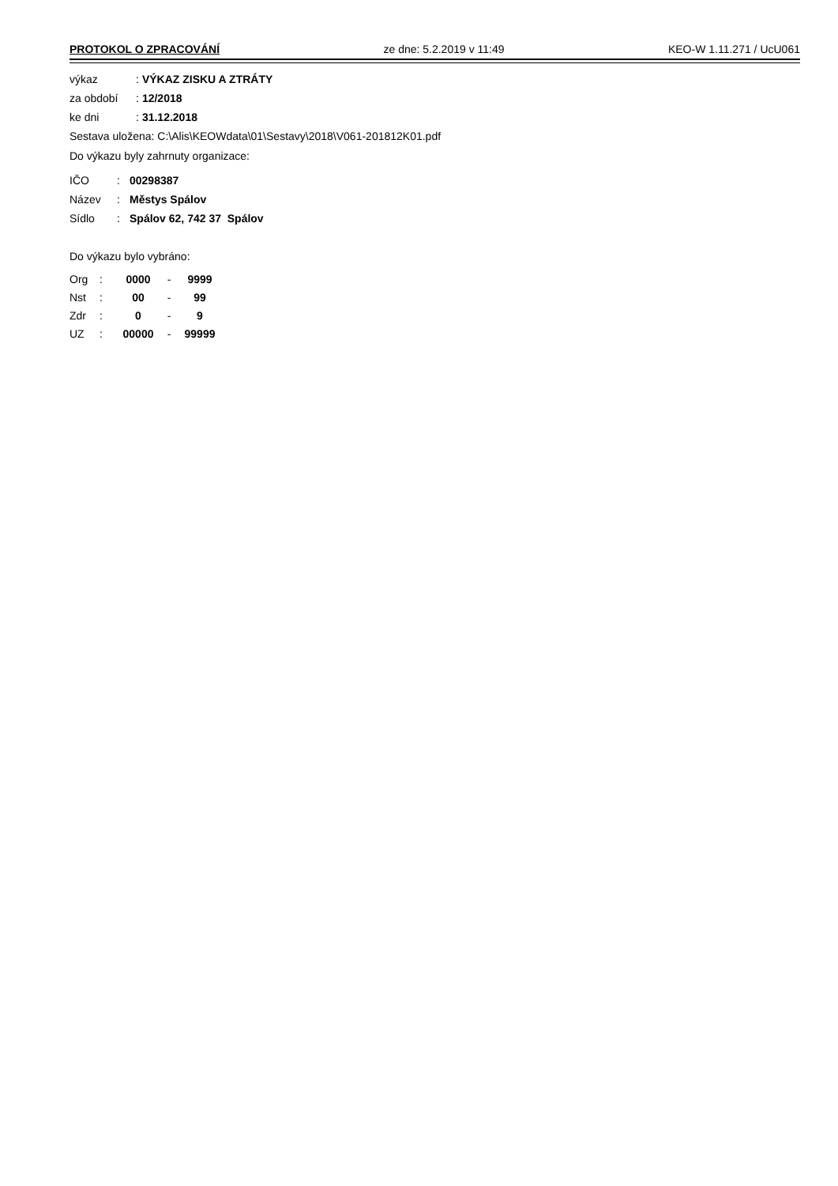PROTOKOL O ZPRACOVÁNÍ ze dne: 5.2.2019 v 11:49 KEO-W 1.11.271 / UcU061
| výkaz | : | VÝKAZ ZISKU A ZTRÁTY |
| za období | : | 12/2018 |
| ke dni | : | 31.12.2018 |
Sestava uložena: C:\Alis\KEOWdata\01\Sestavy\2018\V061-201812K01.pdf
Do výkazu byly zahrnuty organizace:
| IČO | : | 00298387 |
| Název | : | Městys Spálov |
| Sídlo | : | Spálov 62, 742 37 Spálov |
Do výkazu bylo vybráno:
| Org | : | 0000 | - | 9999 |
| Nst | : | 00 | - | 99 |
| Zdr | : | 0 | - | 9 |
| UZ | : | 00000 | - | 99999 |